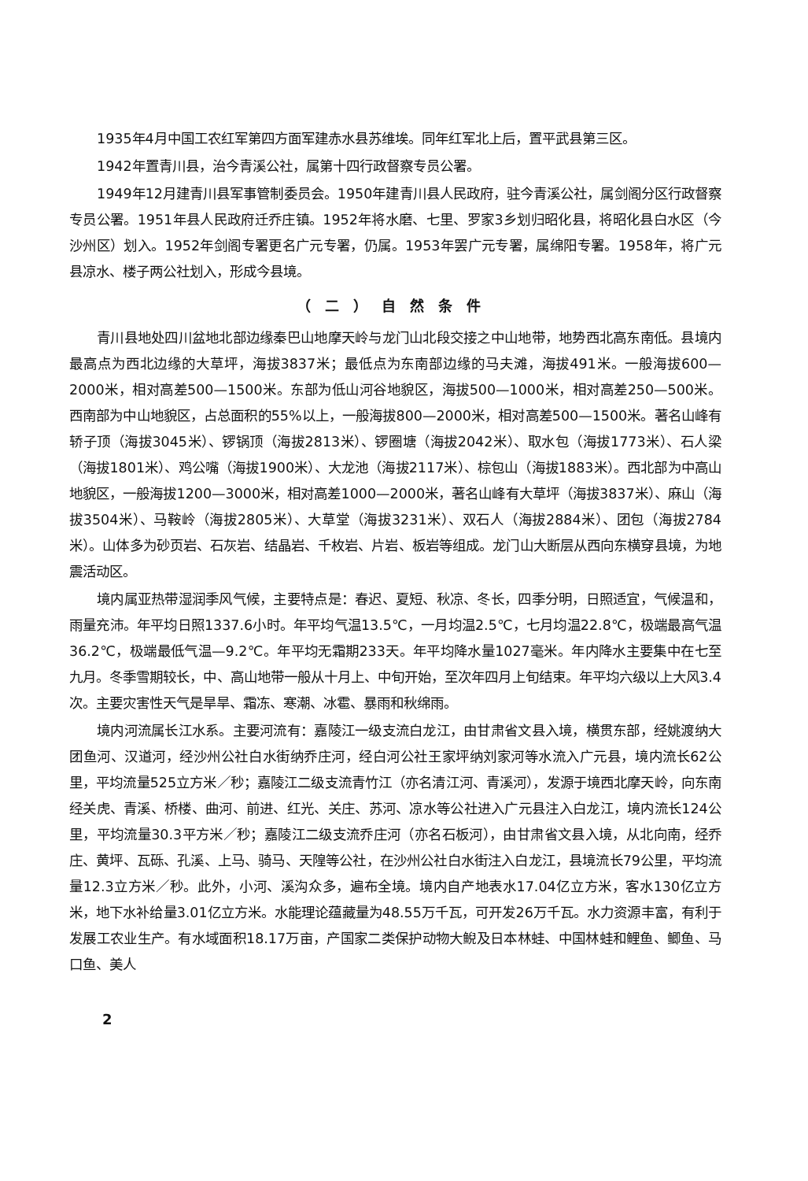1935年4月中国工农红军第四方面军建赤水县苏维埃。同年红军北上后，置平武县第三区。
1942年置青川县，治今青溪公社，属第十四行政督察专员公署。
1949年12月建青川县军事管制委员会。1950年建青川县人民政府，驻今青溪公社，属剑阁分区行政督察专员公署。1951年县人民政府迁乔庄镇。1952年将水磨、七里、罗家3乡划归昭化县，将昭化县白水区（今沙州区）划入。1952年剑阁专署更名广元专署，仍属。1953年罢广元专署，属绵阳专署。1958年，将广元县凉水、楼子两公社划入，形成今县境。
（二）自然条件
青川县地处四川盆地北部边缘秦巴山地摩天岭与龙门山北段交接之中山地带，地势西北高东南低。县境内最高点为西北边缘的大草坪，海拔3837米；最低点为东南部边缘的马夫滩，海拔491米。一般海拔600—2000米，相对高差500—1500米。东部为低山河谷地貌区，海拔500—1000米，相对高差250—500米。西南部为中山地貌区，占总面积的55%以上，一般海拔800—2000米，相对高差500—1500米。著名山峰有轿子顶（海拔3045米）、锣锅顶（海拔2813米）、锣圈塘（海拔2042米）、取水包（海拔1773米）、石人梁（海拔1801米）、鸡公嘴（海拔1900米）、大龙池（海拔2117米）、棕包山（海拔1883米）。西北部为中高山地貌区，一般海拔1200—3000米，相对高差1000—2000米，著名山峰有大草坪（海拔3837米）、麻山（海拔3504米）、马鞍岭（海拔2805米）、大草堂（海拔3231米）、双石人（海拔2884米）、团包（海拔2784米）。山体多为砂页岩、石灰岩、结晶岩、千枚岩、片岩、板岩等组成。龙门山大断层从西向东横穿县境，为地震活动区。
境内属亚热带湿润季风气候，主要特点是：春迟、夏短、秋凉、冬长，四季分明，日照适宜，气候温和，雨量充沛。年平均日照1337.6小时。年平均气温13.5℃，一月均温2.5℃，七月均温22.8℃，极端最高气温36.2℃，极端最低气温—9.2℃。年平均无霜期233天。年平均降水量1027毫米。年内降水主要集中在七至九月。冬季雪期较长，中、高山地带一般从十月上、中旬开始，至次年四月上旬结束。年平均六级以上大风3.4次。主要灾害性天气是旱旱、霜冻、寒潮、冰雹、暴雨和秋绵雨。
境内河流属长江水系。主要河流有：嘉陵江一级支流白龙江，由甘肃省文县入境，横贯东部，经姚渡纳大团鱼河、汉道河，经沙州公社白水街纳乔庄河，经白河公社王家坪纳刘家河等水流入广元县，境内流长62公里，平均流量525立方米／秒；嘉陵江二级支流青竹江（亦名清江河、青溪河），发源于境西北摩天岭，向东南经关虎、青溪、桥楼、曲河、前进、红光、关庄、苏河、凉水等公社进入广元县注入白龙江，境内流长124公里，平均流量30.3平方米／秒；嘉陵江二级支流乔庄河（亦名石板河），由甘肃省文县入境，从北向南，经乔庄、黄坪、瓦砾、孔溪、上马、骑马、天隍等公社，在沙州公社白水街注入白龙江，县境流长79公里，平均流量12.3立方米／秒。此外，小河、溪沟众多，遍布全境。境内自产地表水17.04亿立方米，客水130亿立方米，地下水补给量3.01亿立方米。水能理论蕴藏量为48.55万千瓦，可开发26万千瓦。水力资源丰富，有利于发展工农业生产。有水域面积18.17万亩，产国家二类保护动物大鲵及日本林蛙、中国林蛙和鲤鱼、鲫鱼、马口鱼、美人
2